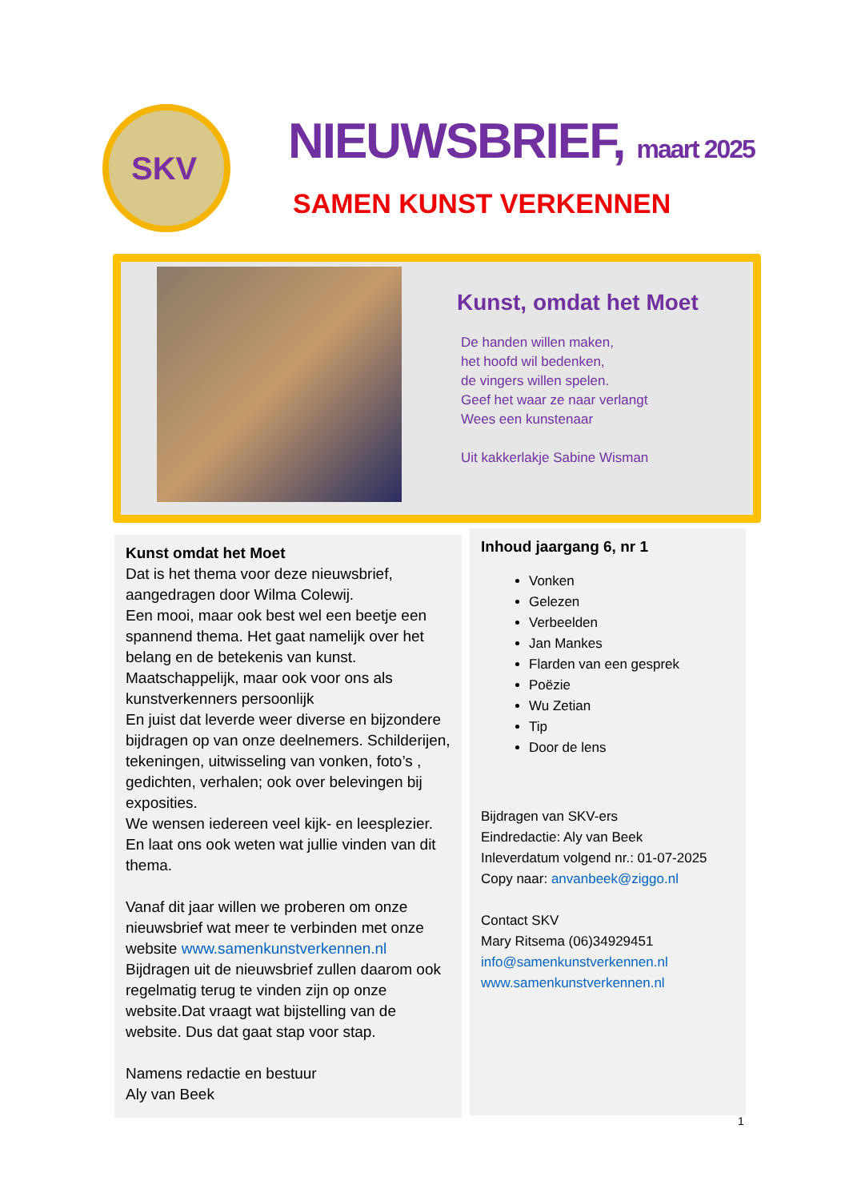SKV
NIEUWSBRIEF, maart 2025
SAMEN KUNST VERKENNEN
Kunst, omdat het Moet
De handen willen maken,
het hoofd wil bedenken,
de vingers willen spelen.
Geef het waar ze naar verlangt
Wees een kunstenaar
Uit kakkerlakje Sabine Wisman
Kunst omdat het Moet
Dat is het thema voor deze nieuwsbrief, aangedragen door Wilma Colewij.
Een mooi, maar ook best wel een beetje een spannend thema. Het gaat namelijk over het belang en de betekenis van kunst. Maatschappelijk, maar ook voor ons als kunstverkenners persoonlijk
En juist dat leverde weer diverse en bijzondere bijdragen op van onze deelnemers. Schilderijen, tekeningen, uitwisseling van vonken, foto’s , gedichten, verhalen; ook over belevingen bij exposities.
We wensen iedereen veel kijk- en leesplezier. En laat ons ook weten wat jullie vinden van dit thema.
Vanaf dit jaar willen we proberen om onze nieuwsbrief wat meer te verbinden met onze website www.samenkunstverkennen.nl
Bijdragen uit de nieuwsbrief zullen daarom ook regelmatig terug te vinden zijn op onze website.Dat vraagt wat bijstelling van de website. Dus dat gaat stap voor stap.
Namens redactie en bestuur
Aly van Beek
Inhoud jaargang 6, nr 1
Vonken
Gelezen
Verbeelden
Jan Mankes
Flarden van een gesprek
Poëzie
Wu Zetian
Tip
Door de lens
Bijdragen van SKV-ers
Eindredactie: Aly van Beek
Inleverdatum volgend nr.: 01-07-2025
Copy naar: anvanbeek@ziggo.nl
Contact SKV
Mary Ritsema (06)34929451
info@samenkunstverkennen.nl
www.samenkunstverkennen.nl
1